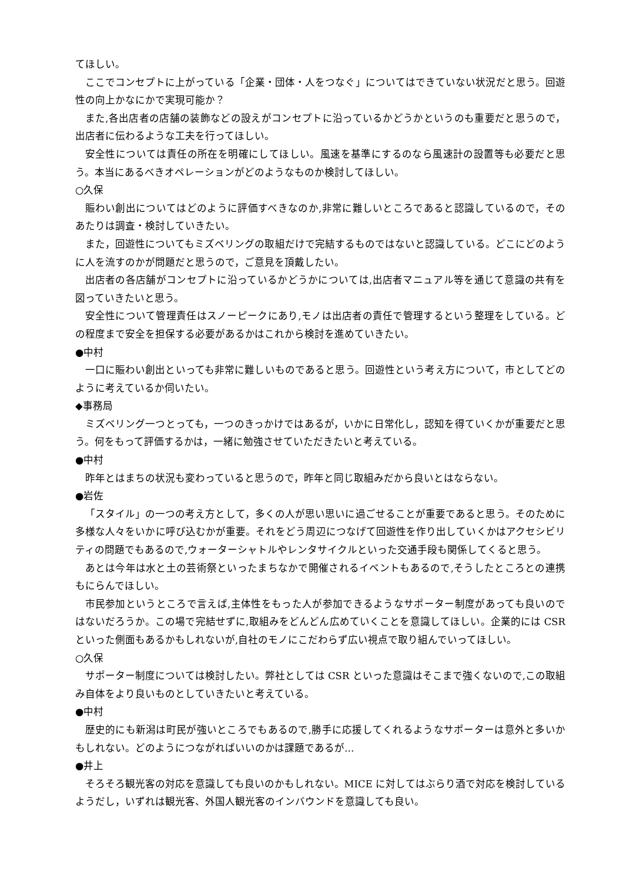てほしい。
ここでコンセプトに上がっている「企業・団体・人をつなぐ」についてはできていない状況だと思う。回遊性の向上かなにかで実現可能か？
また,各出店者の店舗の装飾などの設えがコンセプトに沿っているかどうかというのも重要だと思うので，出店者に伝わるような工夫を行ってほしい。
安全性については責任の所在を明確にしてほしい。風速を基準にするのなら風速計の設置等も必要だと思う。本当にあるべきオペレーションがどのようなものか検討してほしい。
○久保
賑わい創出についてはどのように評価すべきなのか,非常に難しいところであると認識しているので，そのあたりは調査・検討していきたい。
また，回遊性についてもミズベリングの取組だけで完結するものではないと認識している。どこにどのように人を流すのかが問題だと思うので，ご意見を頂戴したい。
出店者の各店舗がコンセプトに沿っているかどうかについては,出店者マニュアル等を通じて意識の共有を図っていきたいと思う。
安全性について管理責任はスノーピークにあり,モノは出店者の責任で管理するという整理をしている。どの程度まで安全を担保する必要があるかはこれから検討を進めていきたい。
●中村
一口に賑わい創出といっても非常に難しいものであると思う。回遊性という考え方について，市としてどのように考えているか伺いたい。
◆事務局
ミズベリング一つとっても，一つのきっかけではあるが，いかに日常化し，認知を得ていくかが重要だと思う。何をもって評価するかは，一緒に勉強させていただきたいと考えている。
●中村
昨年とはまちの状況も変わっていると思うので，昨年と同じ取組みだから良いとはならない。
●岩佐
「スタイル」の一つの考え方として，多くの人が思い思いに過ごせることが重要であると思う。そのために多様な人々をいかに呼び込むかが重要。それをどう周辺につなげて回遊性を作り出していくかはアクセシビリティの問題でもあるので,ウォーターシャトルやレンタサイクルといった交通手段も関係してくると思う。
あとは今年は水と土の芸術祭といったまちなかで開催されるイベントもあるので,そうしたところとの連携もにらんでほしい。
市民参加というところで言えば,主体性をもった人が参加できるようなサポーター制度があっても良いのではないだろうか。この場で完結せずに,取組みをどんどん広めていくことを意識してほしい。企業的には CSR といった側面もあるかもしれないが,自社のモノにこだわらず広い視点で取り組んでいってほしい。
○久保
サポーター制度については検討したい。弊社としては CSR といった意識はそこまで強くないので,この取組み自体をより良いものとしていきたいと考えている。
●中村
歴史的にも新潟は町民が強いところでもあるので,勝手に応援してくれるようなサポーターは意外と多いかもしれない。どのようにつながればいいのかは課題であるが…
●井上
そろそろ観光客の対応を意識しても良いのかもしれない。MICE に対してはぶらり酒で対応を検討しているようだし，いずれは観光客、外国人観光客のインバウンドを意識しても良い。